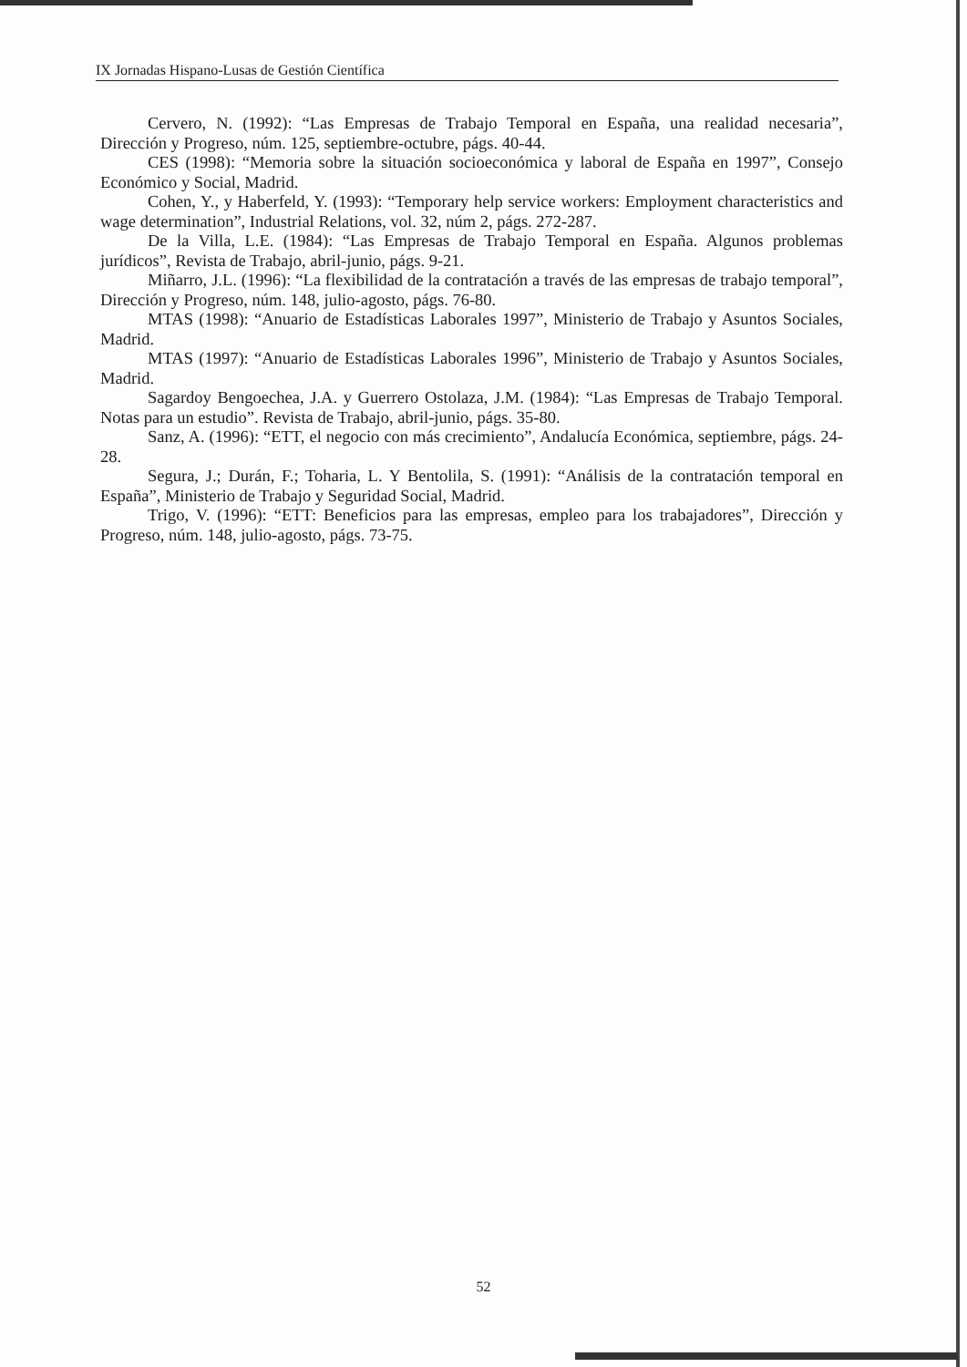IX Jornadas Hispano-Lusas de Gestión Científica
Cervero, N. (1992): “Las Empresas de Trabajo Temporal en España, una realidad necesaria”, Dirección y Progreso, núm. 125, septiembre-octubre, págs. 40-44.
CES (1998): “Memoria sobre la situación socioeconómica y laboral de España en 1997”, Consejo Económico y Social, Madrid.
Cohen, Y., y Haberfeld, Y. (1993): “Temporary help service workers: Employment characteristics and wage determination”, Industrial Relations, vol. 32, núm 2, págs. 272-287.
De la Villa, L.E. (1984): “Las Empresas de Trabajo Temporal en España. Algunos problemas jurídicos”, Revista de Trabajo, abril-junio, págs. 9-21.
Miñarro, J.L. (1996): “La flexibilidad de la contratación a través de las empresas de trabajo temporal”, Dirección y Progreso, núm. 148, julio-agosto, págs. 76-80.
MTAS (1998): “Anuario de Estadísticas Laborales 1997”, Ministerio de Trabajo y Asuntos Sociales, Madrid.
MTAS (1997): “Anuario de Estadísticas Laborales 1996”, Ministerio de Trabajo y Asuntos Sociales, Madrid.
Sagardoy Bengoechea, J.A. y Guerrero Ostolaza, J.M. (1984): “Las Empresas de Trabajo Temporal. Notas para un estudio”. Revista de Trabajo, abril-junio, págs. 35-80.
Sanz, A. (1996): “ETT, el negocio con más crecimiento”, Andalucía Económica, septiembre, págs. 24-28.
Segura, J.; Durán, F.; Toharia, L. Y Bentolila, S. (1991): “Análisis de la contratación temporal en España”, Ministerio de Trabajo y Seguridad Social, Madrid.
Trigo, V. (1996): “ETT: Beneficios para las empresas, empleo para los trabajadores”, Dirección y Progreso, núm. 148, julio-agosto, págs. 73-75.
52